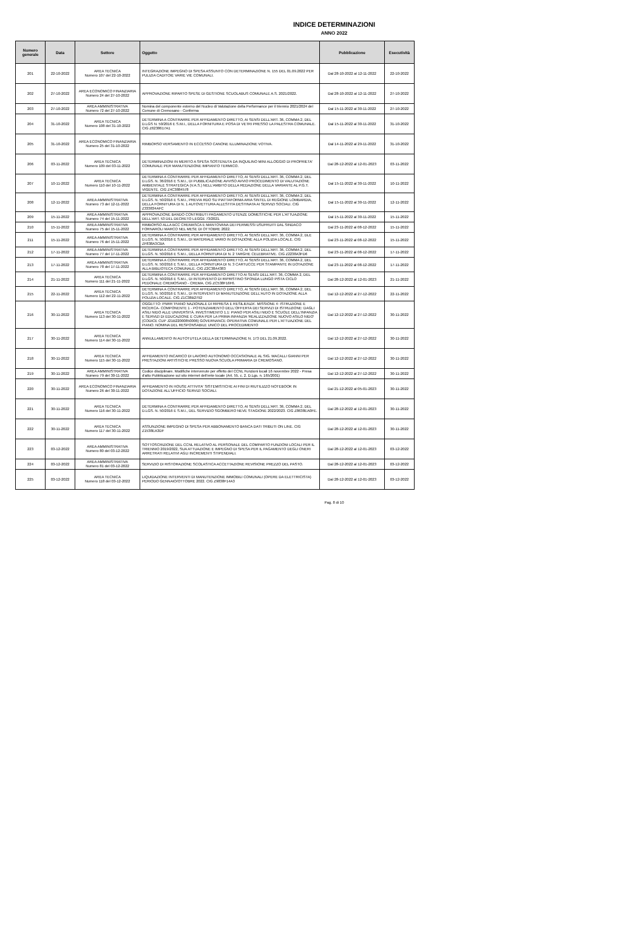INDICE DETERMINAZIONI
ANNO 2022
| Numero generale | Data | Settore | Oggetto | Pubblicazione | Esecutività |
| --- | --- | --- | --- | --- | --- |
| 201 | 22-10-2022 | AREA TECNICA Numero 107 del 22-10-2022 | INTEGRAZIONE IMPEGNO DI SPESA ASSUNTO CON DETERMINAZIONE N. 155 DEL 01.09.2022 PER PULIZIA CADITOIE VARIE VIE COMUNALI. | Dal 28-10-2022 al 12-11-2022 | 22-10-2022 |
| 202 | 27-10-2022 | AREA ECONOMICO FINANZIARIA Numero 24 del 27-10-2022 | APPROVAZIONE RIPARTO SPESE DI GESTIONE SCUOLABUS COMUNALE A.S. 2021/2022. | Dal 28-10-2022 al 12-11-2022 | 27-10-2022 |
| 203 | 27-10-2022 | AREA AMMINISTRATIVA Numero 72 del 27-10-2022 | Nomina del componente esterno del Nucleo di Valutazione della Performance per il triennio 2021/2024 del Comune di Cremosano - Conferma | Dal 15-11-2022 al 30-11-2022 | 27-10-2022 |
| 204 | 31-10-2022 | AREA TECNICA Numero 108 del 31-10-2022 | DETERMINA A CONTRARRE PER AFFIDAMENTO DIRETTO, AI SENSI DELL'ART. 36, COMMA 2, DEL D.LGS N. 50/2016 E S.M.I., DELLA FORNITURA E POSA DI VETRI PRESSO LA PALESTRA COMUNALE. CIG Z6238617A1 | Dal 15-11-2022 al 30-11-2022 | 31-10-2022 |
| 205 | 31-10-2022 | AREA ECONOMICO FINANZIARIA Numero 25 del 31-10-2022 | RIMBORSO VERSAMENTO IN ECCESSO CANONE ILLUMINAZIONE VOTIVA. | Dal 14-11-2022 al 29-11-2022 | 31-10-2022 |
| 206 | 03-11-2022 | AREA TECNICA Numero 109 del 03-11-2022 | DETERMINAZIONI IN MERITO A SPESA SOSTENUTA DA INQUILINO MINI ALLOGGIO DI PROPRIETA' COMUNALE PER MANUTENZIONE IMPIANTO TERMICO. | Dal 28-12-2022 al 12-01-2023 | 03-11-2022 |
| 207 | 10-11-2022 | AREA TECNICA Numero 110 del 10-11-2022 | DETERMINA A CONTRARRE PER AFFIDAMENTO DIRETTO, AI SENSI DELL'ART. 36, COMMA 2, DEL D.LGS. N. 36/2016 E S.M.I., DI PUBBLICAZIONE AVVISO AVVIO PROCEDIMENTO DI VALUTAZIONE AMBIENTALE STRATEGICA (V.A.S.) NELL'AMBITO DELLA REDAZIONE DELLA VARIANTE AL P.G.T. VIGENTE. CIG Z4C3884578 | Dal 15-11-2022 al 30-11-2022 | 10-11-2022 |
| 208 | 12-11-2022 | AREA AMMINISTRATIVA Numero 73 del 12-11-2022 | DETERMINA A CONTRARRE PER AFFIDAMENTO DIRETTO, AI SENSI DELL'ART. 36, COMMA 2, DEL D.LGS. N. 50/2016 E S.M.I., PREVIA RDO SU PIATTAFORMA ARIA SINTEL DI REGIONE LOMBARDIA, DELLA FORNITURA DI N. 1 AUTOVETTURA ALLESTITA DESTINATA AI SERVIZI SOCIALI. CIG Z333834AFC | Dal 15-11-2022 al 30-11-2022 | 12-11-2022 |
| 209 | 15-11-2022 | AREA AMMINISTRATIVA Numero 74 del 15-11-2022 | APPROVAZIONE BANDO CONTRIBUTI PAGAMENTO UTENZE DOMESTICHE PER L'ATTUAZIONE DELL'ART. 53 DEL DECRETO LEGGE 73/2021. | Dal 15-11-2022 al 30-11-2022 | 15-11-2022 |
| 210 | 15-11-2022 | AREA AMMINISTRATIVA Numero 75 del 15-11-2022 | RIMBORSO ALLA BCC CREMASCA E MANTOVANA DEI PERMESSI USUFRUITI DAL SINDACO FORNAROLI MARCO NEL MESE DI OTTOBRE 2022. | Dal 23-11-2022 al 08-12-2022 | 15-11-2022 |
| 211 | 15-11-2022 | AREA AMMINISTRATIVA Numero 76 del 15-11-2022 | DETERMINA A CONTRARRE PER AFFIDAMENTO DIRETTO, AI SENSI DELL'ART. 36, COMMA 2, DLE D.LGS. N. 50/2016 E S.M.I., DI MATERIALE VARIO IN DOTAZIONE ALLA POLIZIA LOCALE. CIG ZF838A3CBA | Dal 23-11-2022 al 08-12-2022 | 15-11-2022 |
| 212 | 17-11-2022 | AREA AMMINISTRATIVA Numero 77 del 17-11-2022 | DETERMINA A CONTRARRE PER AFFIDAMENTO DIRETTO, AI SENSI DELL'ART. 36, COMMA 2, DEL D.LGS. N. 50/2016 E S.M.I., DELLA FORNITURA DI N. 2 TARGHE CELEBRATIVE. CIG Z2238A3FD6 | Dal 23-11-2022 al 08-12-2022 | 17-11-2022 |
| 213 | 17-11-2022 | AREA AMMINISTRATIVA Numero 78 del 17-11-2022 | DETERMINA A CONTRARRE PER AFFIDAMENTO DIRETTO, AI SENSI DELL'ART. 36, COMMA 2, DEL D.LGS. N. 50/2016 E S.M.I., DELLA FORNITURA DI N. 3 CARTUCCE PER STAMPANTE IN DOTAZIONE ALLA BIBLIOTECA COMUNALE. CIG Z2C38A4383 | Dal 23-11-2022 al 08-12-2022 | 17-11-2022 |
| 214 | 21-11-2022 | AREA TECNICA Numero 111 del 21-11-2022 | DETERMINA A CONTRARRE PER AFFIDAMENTO DIRETTO AI SENSI DELL'ART. 36, COMMA 2, DEL D.LGS. N. 50/2016 E S.M.I., DI INTERVENTO DI RIPRISTINO SPONDA LUNGO PISTA CICLO PEDONALE CREMOSANO - CREMA. CIG ZC538F16F6. | Dal 28-12-2022 al 12-01-2023 | 21-11-2022 |
| 215 | 22-11-2022 | AREA TECNICA Numero 112 del 22-11-2022 | DETERMINA A CONTRARRE PER AFFIDAMENTO DIRETTO, AI SENSI DELL'ART. 36, COMMA 2, DEL D.LGS. N. 50/2016 E S.M.I., DI INTERVENTI DI MANUTENZIONE DELL'AUTO IN DOTAZIONE ALLA POLIZIA LOCALE. CIG Z1C38B2792 | Dal 12-12-2022 al 27-12-2022 | 22-11-2022 |
| 216 | 30-11-2022 | AREA TECNICA Numero 113 del 30-11-2022 | OGGETTO: PNRR 'PIANO NAZIONALE DI RIPRESA E RESILIENZA'. MISSIONE 4: ISTRUZIONE E RICERCA- COMPONENTE 1 - POTENZIAMENTO DELL'OFFERTA DEI SERVIZI DI ISTRUZIONE: DAGLI ASILI NIDO ALLE UNIVERSITÀ. INVESTIMENTO 1.1: PIANO PER ASILI NIDO E SCUOLE DELL'INFANZIA E SERVIZI DI EDUCAZIONE E CURA PER LA PRIMA INFANZIA 'REALIZZAZIONE NUOVO ASILO NIDO' (CODICE CUP J21B22000850006) GOVERNANCE OPERATIVA COMUNALE PER L'ATTUAZIONE DEL PIANO. NOMINA DEL RESPONSABILE UNICO DEL PROCEDIMENTO | Dal 12-12-2022 al 27-12-2022 | 30-11-2022 |
| 217 | 30-11-2022 | AREA TECNICA Numero 114 del 30-11-2022 | ANNULLAMENTO IN AUTOTUTELA DELLA DETERMINAZIONE N. 173 DEL 21.09.2022. | Dal 12-12-2022 al 27-12-2022 | 30-11-2022 |
| 218 | 30-11-2022 | AREA TECNICA Numero 115 del 30-11-2022 | AFFIDAMENTO INCARICO DI LAVORO AUTONOMO OCCASIONALE AL SIG. MACALLI GIANNI PER PRESTAZIONI ARTISTICHE PRESSO NUOVA SCUOLA PRIMARIA DI CREMOSANO. | Dal 12-12-2022 al 27-12-2022 | 30-11-2022 |
| 219 | 30-11-2022 | AREA AMMINISTRATIVA Numero 79 del 30-11-2022 | Codice disciplinare. Modifiche intervenute per effetto del CCNL Funzioni locali 16 novembre 2022 - Presa d'atto Pubblicazione sul sito internet dell'ente locale (Art. 55, c. 2, D.Lgs. n. 165/2001) | Dal 12-12-2022 al 27-12-2022 | 30-11-2022 |
| 220 | 30-11-2022 | AREA ECONOMICO FINANZIARIA Numero 26 del 30-11-2022 | AFFIDAMENTO IN HOUSE ATTIVITA' SISTEMISTICHE AI FINI DI RIUTILIZZO NOTEBOOK IN DOTAZIONE ALL'UFFICIO SERVIZI SOCIALI. | Dal 21-12-2022 al 05-01-2023 | 30-11-2022 |
| 221 | 30-11-2022 | AREA TECNICA Numero 116 del 30-11-2022 | DETERMINA A CONTRARRE PER AFFIDAMENTO DIRETTO, AI SENSI DELL'ART. 36, COMMA 2, DEL D.LGS. N. 50/2016 E S.M.I., DEL SERVIZIO SGOMBERO NEVE STAGIONE 2022/2023. CIG Z8638EA0FE. | Dal 28-12-2022 al 12-01-2023 | 30-11-2022 |
| 222 | 30-11-2022 | AREA TECNICA Numero 117 del 30-11-2022 | ASSUNZIONE IMPEGNO DI SPESA PER ABBONAMENTO BANCA DATI TRIBUTI ON LINE. CIG Z1538EA3DF | Dal 28-12-2022 al 12-01-2023 | 30-11-2022 |
| 223 | 03-12-2022 | AREA AMMINISTRATIVA Numero 80 del 03-12-2022 | SOTTOSCRIZIONE DEL CCNL RELATIVO AL PERSONALE DEL COMPARTO FUNZIONI LOCALI PER IL TRIENNIO 2019/2022, SUA ATTUAZIONE E IMPEGNO DI SPESA PER IL PAGAMENTO DEGLI ONERI ARRETRATI RELATIVI AGLI INCREMENTI STIPENDIALI. | Dal 28-12-2022 al 12-01-2023 | 03-12-2022 |
| 224 | 03-12-2022 | AREA AMMINISTRATIVA Numero 81 del 03-12-2022 | SERVIZIO DI RISTORAZIONE SCOLASTICA ACCETTAZIONE REVISIONE PREZZO DEL PASTO. | Dal 28-12-2022 al 12-01-2023 | 03-12-2022 |
| 225 | 03-12-2022 | AREA TECNICA Numero 118 del 03-12-2022 | LIQUIDAZIONE INTERVENTI DI MANUTENZIONE IMMOBILI COMUNALI (OPERE DA ELETTRICISTA) PERIODO GENNAIO/OTTOBRE 2022. CIG Z9838F14A3 | Dal 28-12-2022 al 12-01-2023 | 03-12-2022 |
Pag. 8 di 10